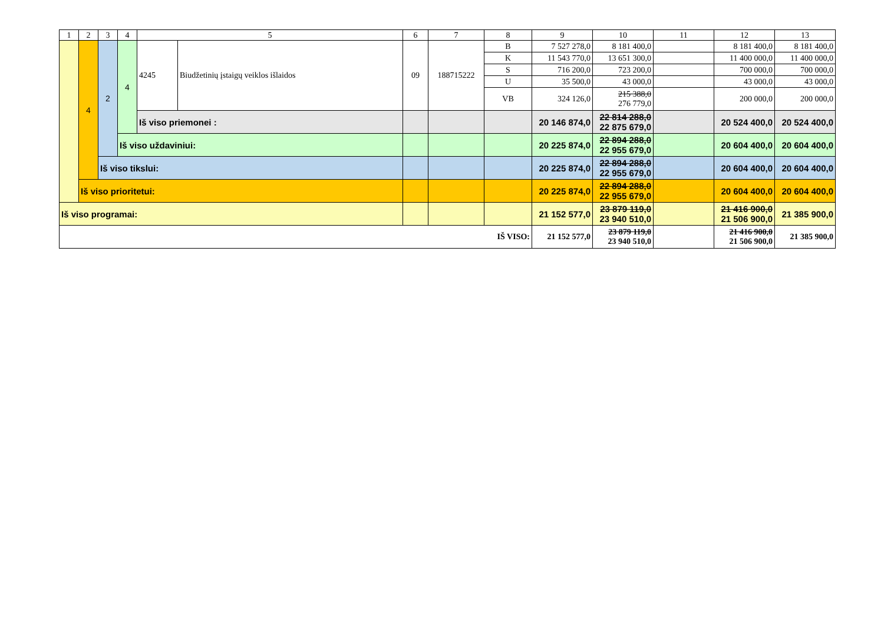| 1 | 2 | 3 | 4 | 5 | | 6 | 7 | 8 | 9 | 10 | 11 | 12 | 13 |
| | 4 | 2 | 4 | 4245 | Biudžetinių įstaigų veiklos išlaidos | 09 | 188715222 | B | 7 527 278,0 | 8 181 400,0 | | 8 181 400,0 | 8 181 400,0 |
| | | | | | | | | K | 11 543 770,0 | 13 651 300,0 | | 11 400 000,0 | 11 400 000,0 |
| | | | | | | | | S | 716 200,0 | 723 200,0 | | 700 000,0 | 700 000,0 |
| | | | | | | | | U | 35 500,0 | 43 000,0 | | 43 000,0 | 43 000,0 |
| | | | | | | | | VB | 324 126,0 | 215 388,0 276 779,0 | | 200 000,0 | 200 000,0 |
| | | | | Iš viso priemonei : | | | | | 20 146 874,0 | 22 814 288,0 22 875 679,0 | | 20 524 400,0 | 20 524 400,0 |
| | | | Iš viso uždaviniui: | | | | | | 20 225 874,0 | 22 894 288,0 22 955 679,0 | | 20 604 400,0 | 20 604 400,0 |
| | | Iš viso tikslui: | | | | | | | 20 225 874,0 | 22 894 288,0 22 955 679,0 | | 20 604 400,0 | 20 604 400,0 |
| | Iš viso prioritetui: | | | | | | | | 20 225 874,0 | 22 894 288,0 22 955 679,0 | | 20 604 400,0 | 20 604 400,0 |
| Iš viso programai: | | | | | | | | | 21 152 577,0 | 23 879 119,0 23 940 510,0 | | 21 416 900,0 21 506 900,0 | 21 385 900,0 |
| IŠ VISO: | | | | | | | | | 21 152 577,0 | 23 879 119,0 23 940 510,0 | | 21 416 900,0 21 506 900,0 | 21 385 900,0 |